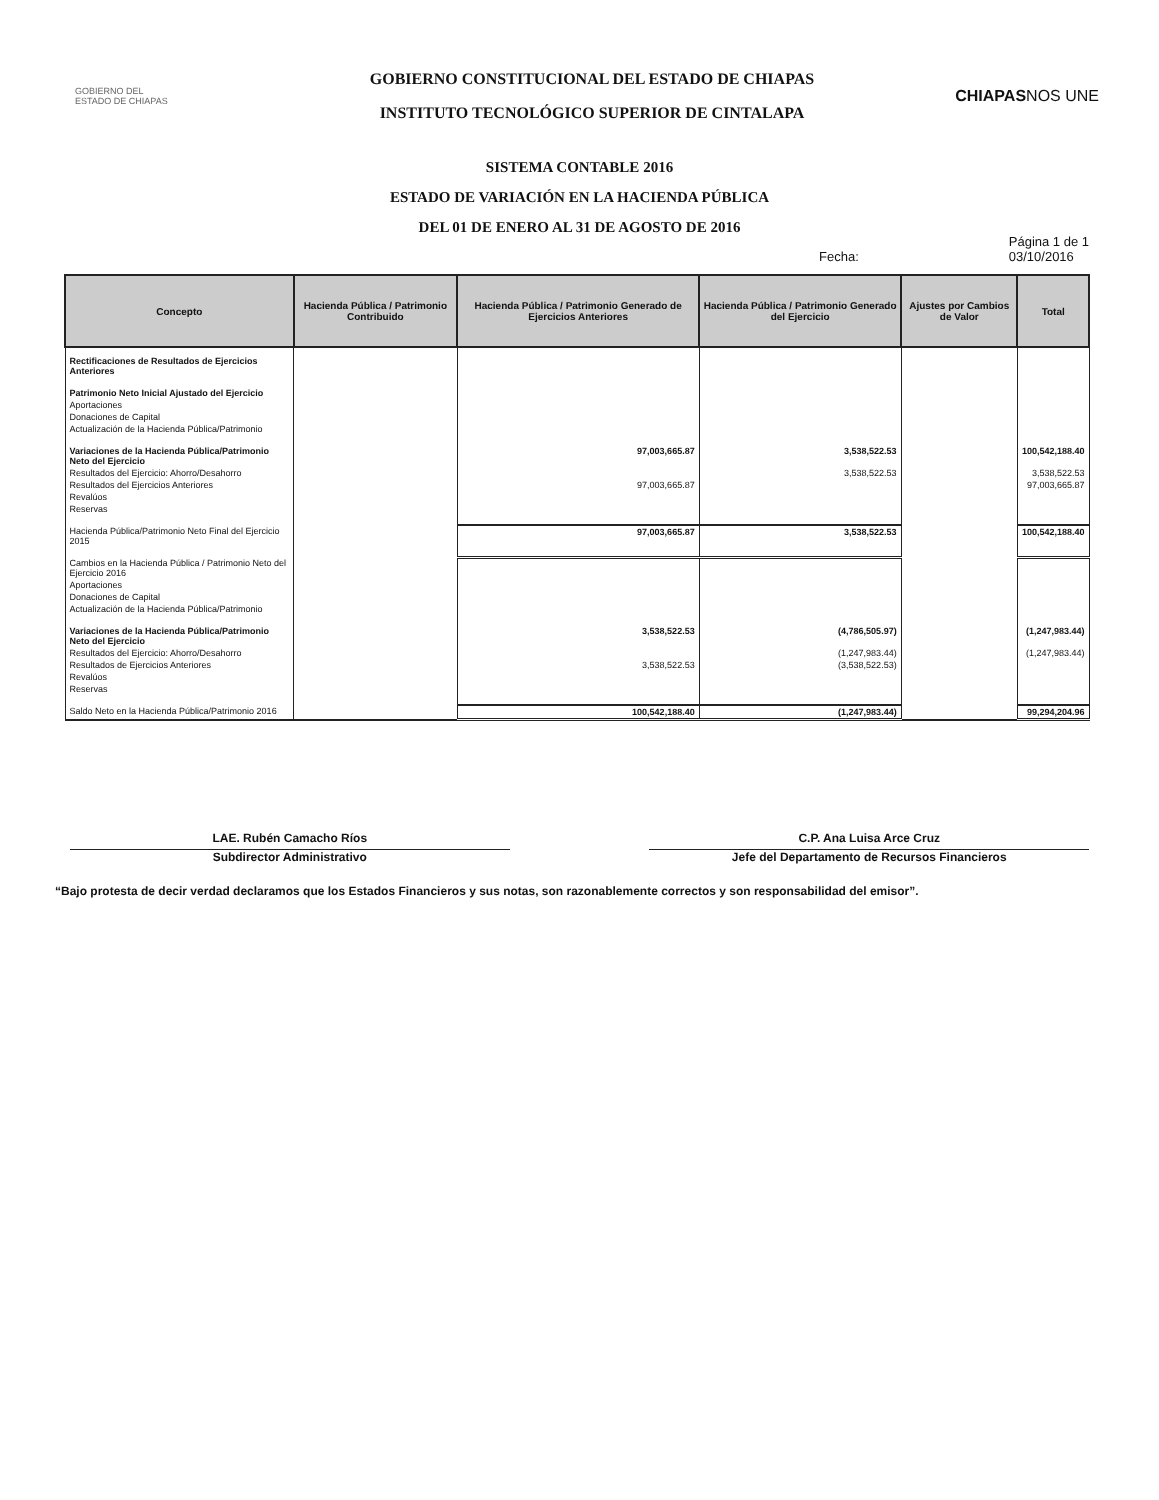GOBIERNO DEL
ESTADO DE CHIAPAS
GOBIERNO CONSTITUCIONAL DEL ESTADO DE CHIAPAS
INSTITUTO TECNOLÓGICO SUPERIOR DE CINTALAPA
CHIAPASNOS UNE
SISTEMA CONTABLE 2016
ESTADO DE VARIACIÓN EN LA HACIENDA PÚBLICA
DEL 01 DE ENERO AL 31 DE AGOSTO DE 2016
Fecha: Página 1 de 1
03/10/2016
| Concepto | Hacienda Pública / Patrimonio Contribuido | Hacienda Pública / Patrimonio Generado de Ejercicios Anteriores | Hacienda Pública / Patrimonio Generado del Ejercicio | Ajustes por Cambios de Valor | Total |
| --- | --- | --- | --- | --- | --- |
| Rectificaciones de Resultados de Ejercicios Anteriores | | | | | |
| Patrimonio Neto Inicial Ajustado del Ejercicio | | | | | |
| Aportaciones | | | | | |
| Donaciones de Capital | | | | | |
| Actualización de la Hacienda Pública/Patrimonio | | | | | |
| Variaciones de la Hacienda Pública/Patrimonio Neto del Ejercicio | | 97,003,665.87 | 3,538,522.53 | | 100,542,188.40 |
| Resultados del Ejercicio: Ahorro/Desahorro | | | 3,538,522.53 | | 3,538,522.53 |
| Resultados del Ejercicios Anteriores | | 97,003,665.87 | | | 97,003,665.87 |
| Revalúos | | | | | |
| Reservas | | | | | |
| Hacienda Pública/Patrimonio Neto Final del Ejercicio 2015 | | 97,003,665.87 | 3,538,522.53 | | 100,542,188.40 |
| Cambios en la Hacienda Pública / Patrimonio Neto del Ejercicio 2016 | | | | | |
| Aportaciones | | | | | |
| Donaciones de Capital | | | | | |
| Actualización de la Hacienda Pública/Patrimonio | | | | | |
| Variaciones de la Hacienda Pública/Patrimonio Neto del Ejercicio | | 3,538,522.53 | (4,786,505.97) | | (1,247,983.44) |
| Resultados del Ejercicio: Ahorro/Desahorro | | | (1,247,983.44) | | (1,247,983.44) |
| Resultados de Ejercicios Anteriores | | 3,538,522.53 | (3,538,522.53) | | |
| Revalúos | | | | | |
| Reservas | | | | | |
| Saldo Neto en la Hacienda Pública/Patrimonio 2016 | | 100,542,188.40 | (1,247,983.44) | | 99,294,204.96 |
LAE. Rubén Camacho Ríos
Subdirector Administrativo
C.P. Ana Luisa Arce Cruz
Jefe del Departamento de Recursos Financieros
“Bajo protesta de decir verdad declaramos que los Estados Financieros y sus notas, son razonablemente correctos y son responsabilidad del emisor”.